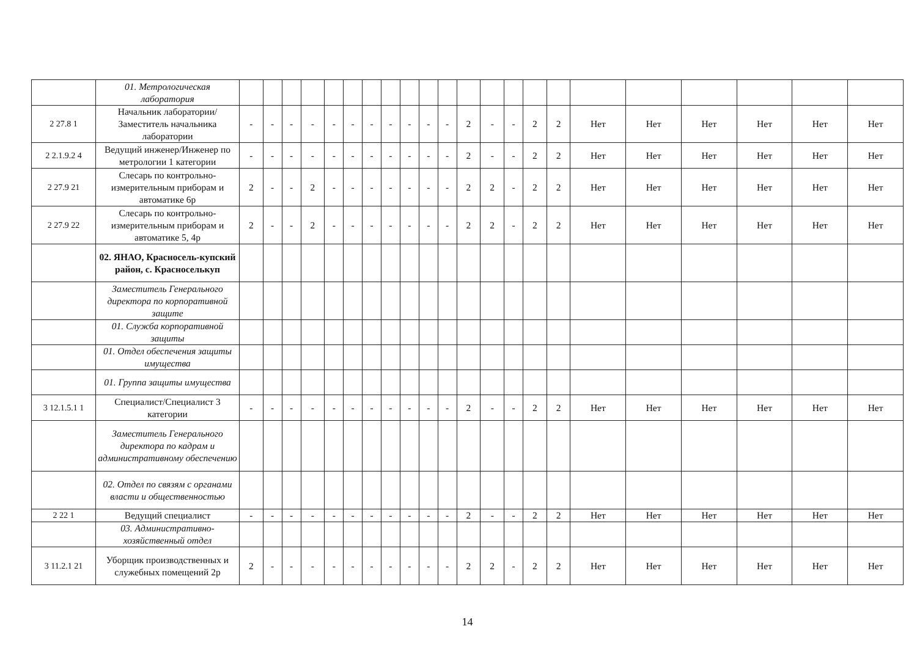| | 01. Метрологическая лаборатория | | | | | | | | | | | | | | | | | | | | | | |
| 2 27.8 1 | Начальник лаборатории/Заместитель начальника лаборатории | - | - | - | - | - | - | - | - | - | - | - | 2 | - | - | 2 | 2 | Нет | Нет | Нет | Нет | Нет | Нет |
| 2 2.1.9.2 4 | Ведущий инженер/Инженер по метрологии 1 категории | - | - | - | - | - | - | - | - | - | - | - | 2 | - | - | 2 | 2 | Нет | Нет | Нет | Нет | Нет | Нет |
| 2 27.9 21 | Слесарь по контрольно-измерительным приборам и автоматике 6р | 2 | - | - | 2 | - | - | - | - | - | - | - | 2 | 2 | - | 2 | 2 | Нет | Нет | Нет | Нет | Нет | Нет |
| 2 27.9 22 | Слесарь по контрольно-измерительным приборам и автоматике 5, 4р | 2 | - | - | 2 | - | - | - | - | - | - | - | 2 | 2 | - | 2 | 2 | Нет | Нет | Нет | Нет | Нет | Нет |
| | 02. ЯНАО, Красносель-купский район, с. Красноселькуп | | | | | | | | | | | | | | | | | | | | | | |
| | Заместитель Генерального директора по корпоративной защите | | | | | | | | | | | | | | | | | | | | | | |
| | 01. Служба корпоративной защиты | | | | | | | | | | | | | | | | | | | | | | |
| | 01. Отдел обеспечения защиты имущества | | | | | | | | | | | | | | | | | | | | | | |
| | 01. Группа защиты имущества | | | | | | | | | | | | | | | | | | | | | | |
| 3 12.1.5.1 1 | Специалист/Специалист 3 категории | - | - | - | - | - | - | - | - | - | - | - | 2 | - | - | 2 | 2 | Нет | Нет | Нет | Нет | Нет | Нет |
| | Заместитель Генерального директора по кадрам и административному обеспечению | | | | | | | | | | | | | | | | | | | | | | |
| | 02. Отдел по связям с органами власти и общественностью | | | | | | | | | | | | | | | | | | | | | | |
| 2 22 1 | Ведущий специалист | - | - | - | - | - | - | - | - | - | - | - | 2 | - | - | 2 | 2 | Нет | Нет | Нет | Нет | Нет | Нет |
| | 03. Административно-хозяйственный отдел | | | | | | | | | | | | | | | | | | | | | | |
| 3 11.2.1 21 | Уборщик производственных и служебных помещений 2р | 2 | - | - | - | - | - | - | - | - | - | - | 2 | 2 | - | 2 | 2 | Нет | Нет | Нет | Нет | Нет | Нет |
14